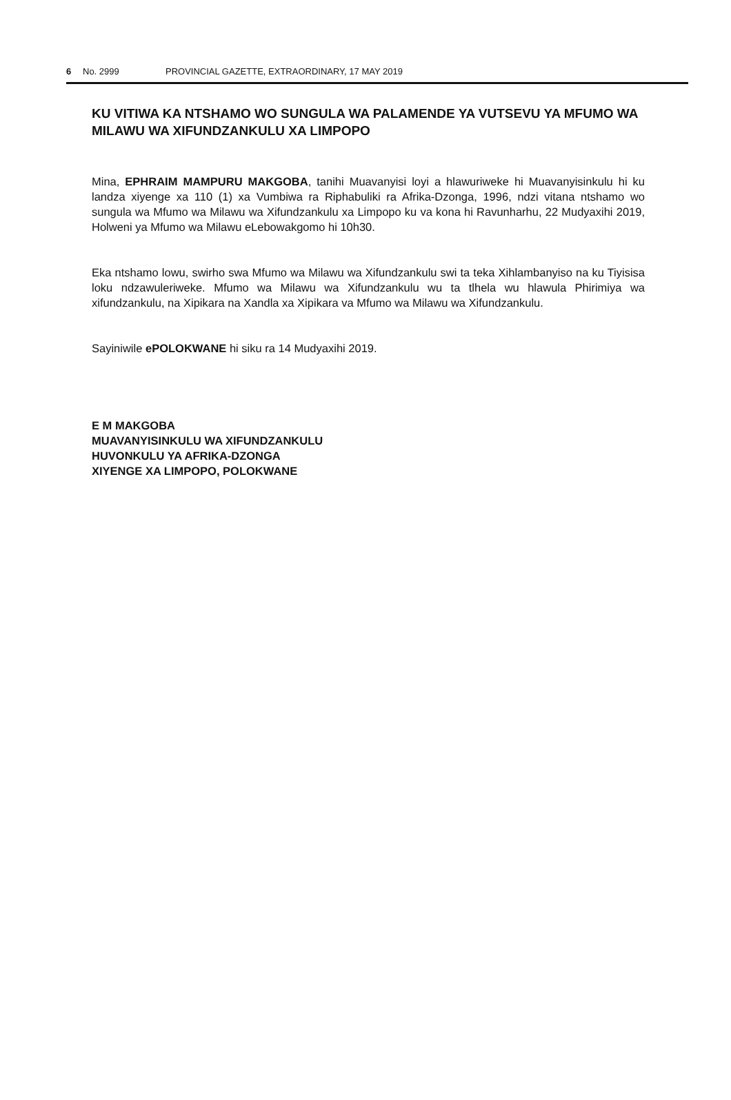6 No. 2999 PROVINCIAL GAZETTE, EXTRAORDINARY, 17 MAY 2019
KU VITIWA KA NTSHAMO WO SUNGULA WA PALAMENDE YA VUTSEVU YA MFUMO WA MILAWU WA XIFUNDZANKULU XA LIMPOPO
Mina, EPHRAIM MAMPURU MAKGOBA, tanihi Muavanyisi loyi a hlawuriweke hi Muavanyisinkulu hi ku landza xiyenge xa 110 (1) xa Vumbiwa ra Riphabuliki ra Afrika-Dzonga, 1996, ndzi vitana ntshamo wo sungula wa Mfumo wa Milawu wa Xifundzankulu xa Limpopo ku va kona hi Ravunharhu, 22 Mudyaxihi 2019, Holweni ya Mfumo wa Milawu eLebowakgomo hi 10h30.
Eka ntshamo lowu, swirho swa Mfumo wa Milawu wa Xifundzankulu swi ta teka Xihlambanyiso na ku Tiyisisa loku ndzawuleriweke. Mfumo wa Milawu wa Xifundzankulu wu ta tlhela wu hlawula Phirimiya wa xifundzankulu, na Xipikara na Xandla xa Xipikara va Mfumo wa Milawu wa Xifundzankulu.
Sayiniwile ePOLOKWANE hi siku ra 14 Mudyaxihi 2019.
E M MAKGOBA
MUAVANYISINKULU WA XIFUNDZANKULU
HUVONKULU YA AFRIKA-DZONGA
XIYENGE XA LIMPOPO, POLOKWANE